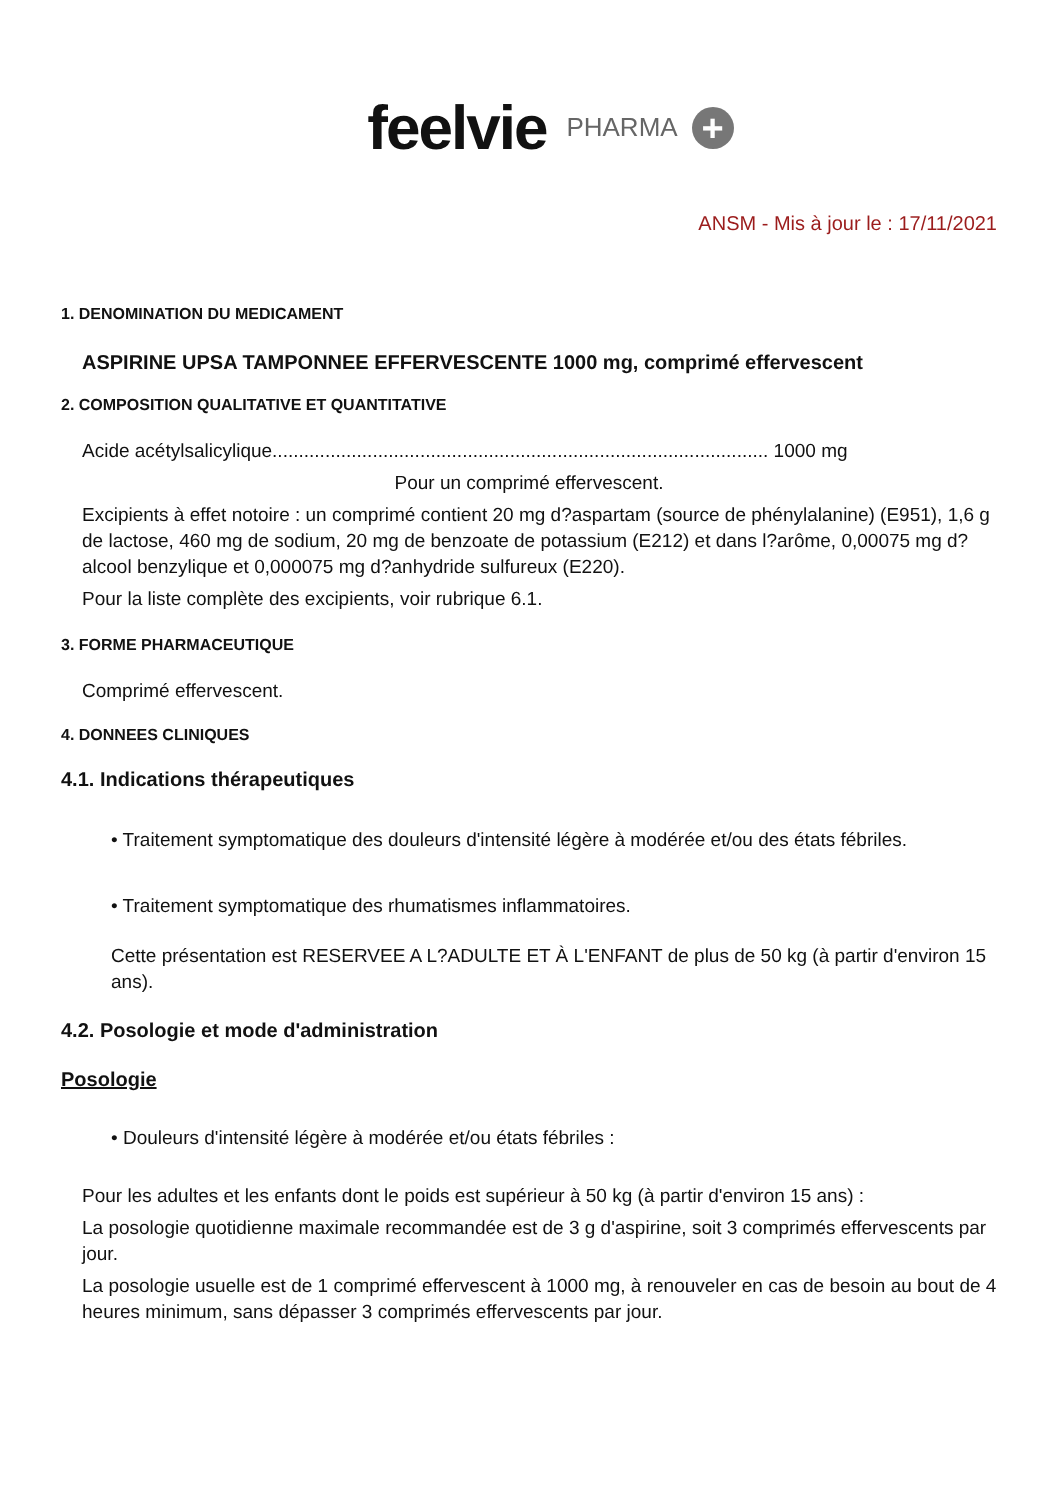feelvie PHARMA +
ANSM - Mis à jour le : 17/11/2021
1. DENOMINATION DU MEDICAMENT
ASPIRINE UPSA TAMPONNEE EFFERVESCENTE 1000 mg, comprimé effervescent
2. COMPOSITION QUALITATIVE ET QUANTITATIVE
Acide acétylsalicylique.............................................................................................. 1000 mg
Pour un comprimé effervescent.
Excipients à effet notoire : un comprimé contient 20 mg d?aspartam (source de phénylalanine) (E951), 1,6 g de lactose, 460 mg de sodium, 20 mg de benzoate de potassium (E212) et dans l?arôme, 0,00075 mg d?alcool benzylique et 0,000075 mg d?anhydride sulfureux (E220).
Pour la liste complète des excipients, voir rubrique 6.1.
3. FORME PHARMACEUTIQUE
Comprimé effervescent.
4. DONNEES CLINIQUES
4.1. Indications thérapeutiques
• Traitement symptomatique des douleurs d'intensité légère à modérée et/ou des états fébriles.
• Traitement symptomatique des rhumatismes inflammatoires.
Cette présentation est RESERVEE A L?ADULTE ET À L'ENFANT de plus de 50 kg (à partir d'environ 15 ans).
4.2. Posologie et mode d'administration
Posologie
• Douleurs d'intensité légère à modérée et/ou états fébriles :
Pour les adultes et les enfants dont le poids est supérieur à 50 kg (à partir d'environ 15 ans) :
La posologie quotidienne maximale recommandée est de 3 g d'aspirine, soit 3 comprimés effervescents par jour.
La posologie usuelle est de 1 comprimé effervescent à 1000 mg, à renouveler en cas de besoin au bout de 4 heures minimum, sans dépasser 3 comprimés effervescents par jour.